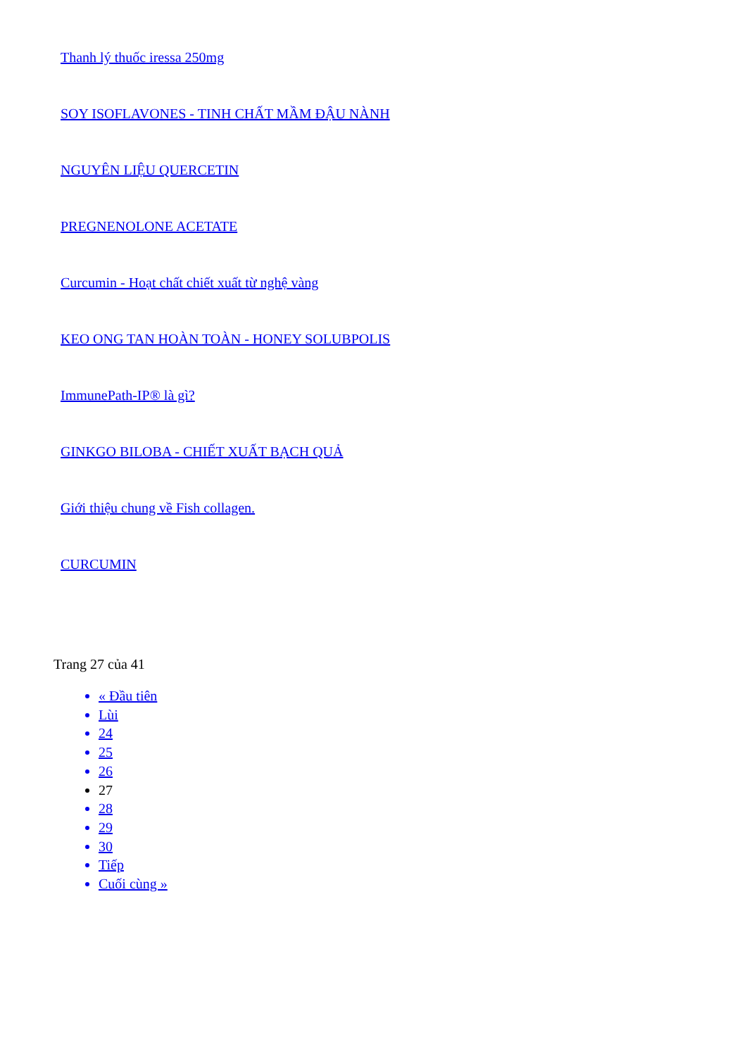Thanh lý thuốc iressa 250mg
SOY ISOFLAVONES - TINH CHẤT MẦM ĐẬU NÀNH
NGUYÊN LIỆU QUERCETIN
PREGNENOLONE ACETATE
Curcumin - Hoạt chất chiết xuất từ nghệ vàng
KEO ONG TAN HOÀN TOÀN - HONEY SOLUBPOLIS
ImmunePath-IP® là gì?
GINKGO BILOBA - CHIẾT XUẤT BẠCH QUẢ
Giới thiệu chung về Fish collagen.
CURCUMIN
Trang 27 của 41
« Đầu tiên
Lùi
24
25
26
27
28
29
30
Tiếp
Cuối cùng »